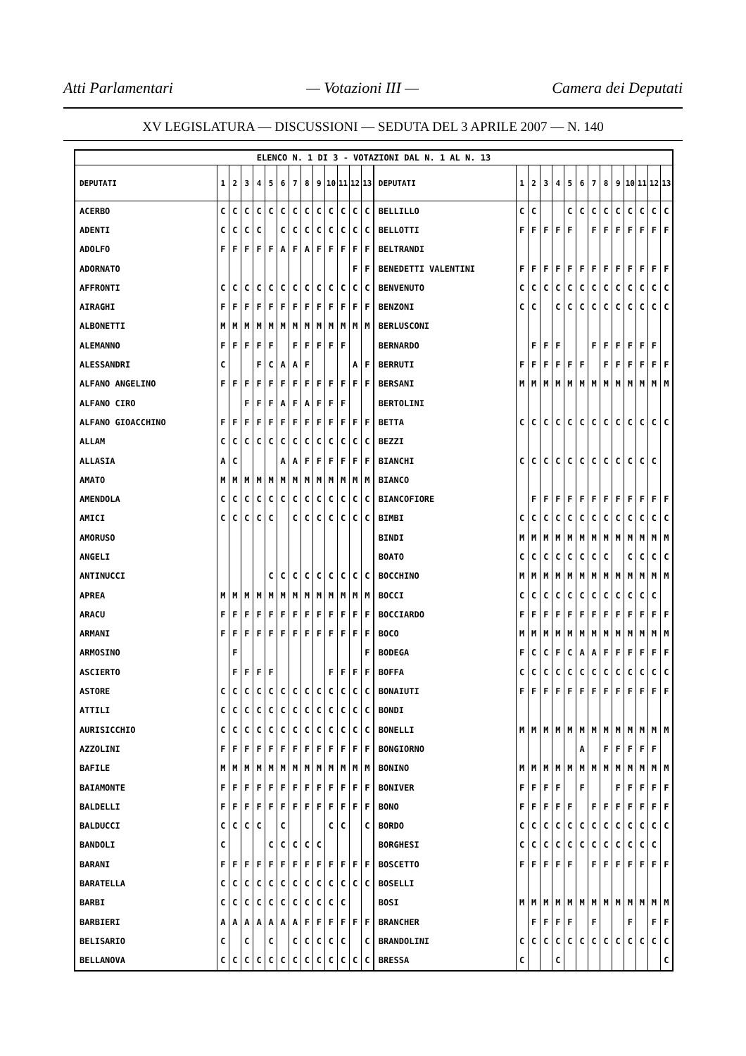Atti Parlamentari — Votazioni III — Camera dei Deputati
XV LEGISLATURA — DISCUSSIONI — SEDUTA DEL 3 APRILE 2007 — N. 140
| ELENCO N. 1 DI 3 - VOTAZIONI DAL N. 1 AL N. 13 | | | | | | | | | | | | | | | | | | | | | | | | | | | |
| --- | --- | --- | --- | --- | --- | --- | --- | --- | --- | --- | --- | --- | --- | --- | --- | --- | --- | --- | --- | --- | --- | --- | --- | --- | --- | --- | --- |
| DEPUTATI | 1 | 2 | 3 | 4 | 5 | 6 | 7 | 8 | 9 | 10 | 11 | 12 | 13 | DEPUTATI | 1 | 2 | 3 | 4 | 5 | 6 | 7 | 8 | 9 | 10 | 11 | 12 | 13 |
| ACERBO | C | C | C | C | C | C | C | C | C | C | C | C | C | BELLILLO | C | C | | | C | C | C | C | C | C | C | C | C |
| ADENTI | C | C | C | C | | C | C | C | C | C | C | C | C | BELLOTTI | F | F | F | F | F | | F | F | F | F | F | F | F |
| ADOLFO | F | F | F | F | F | A | F | A | F | F | F | F | F | BELTRANDI | | | | | | | | | | | | | |
| ADORNATO | | | | | | | | | | | | F | F | BENEDETTI VALENTINI | F | F | F | F | F | F | F | F | F | F | F | F | F |
| AFFRONTI | C | C | C | C | C | C | C | C | C | C | C | C | C | BENVENUTO | C | C | C | C | C | C | C | C | C | C | C | C | C |
| AIRAGHI | F | F | F | F | F | F | F | F | F | F | F | F | F | BENZONI | C | C | | C | C | C | C | C | C | C | C | C | C |
| ALBONETTI | M | M | M | M | M | M | M | M | M | M | M | M | M | BERLUSCONI | | | | | | | | | | | | | |
| ALEMANNO | F | F | F | F | F | | F | F | F | F | F | | | BERNARDO | | F | F | F | | | F | F | F | F | F | F | |
| ALESSANDRI | C | | | F | C | A | A | F | | | | A | F | BERRUTI | F | F | F | F | F | F | | F | F | F | F | F | F |
| ALFANO ANGELINO | F | F | F | F | F | F | F | F | F | F | F | F | F | BERSANI | M | M | M | M | M | M | M | M | M | M | M | M | M |
| ALFANO CIRO | | | F | F | F | A | F | A | F | F | F | | | BERTOLINI | | | | | | | | | | | | | |
| ALFANO GIOACCHINO | F | F | F | F | F | F | F | F | F | F | F | F | F | BETTA | C | C | C | C | C | C | C | C | C | C | C | C | C |
| ALLAM | C | C | C | C | C | C | C | C | C | C | C | C | C | BEZZI | | | | | | | | | | | | | |
| ALLASIA | A | C | | | | A | A | F | F | F | F | F | F | BIANCHI | C | C | C | C | C | C | C | C | C | C | C | C | |
| AMATO | M | M | M | M | M | M | M | M | M | M | M | M | M | BIANCO | | | | | | | | | | | | | |
| AMENDOLA | C | C | C | C | C | C | C | C | C | C | C | C | C | BIANCOFIORE | | F | F | F | F | F | F | F | F | F | F | F | F |
| AMICI | C | C | C | C | C | | C | C | C | C | C | C | C | BIMBI | C | C | C | C | C | C | C | C | C | C | C | C | C |
| AMORUSO | | | | | | | | | | | | | | BINDI | M | M | M | M | M | M | M | M | M | M | M | M | M |
| ANGELI | | | | | | | | | | | | | | BOATO | C | C | C | C | C | C | C | C | | C | C | C | C |
| ANTINUCCI | | | | | C | C | C | C | C | C | C | C | C | BOCCHINO | M | M | M | M | M | M | M | M | M | M | M | M | M |
| APREA | M | M | M | M | M | M | M | M | M | M | M | M | M | BOCCI | C | C | C | C | C | C | C | C | C | C | C | C | |
| ARACU | F | F | F | F | F | F | F | F | F | F | F | F | F | BOCCIARDO | F | F | F | F | F | F | F | F | F | F | F | F | F |
| ARMANI | F | F | F | F | F | F | F | F | F | F | F | F | F | BOCO | M | M | M | M | M | M | M | M | M | M | M | M | M |
| ARMOSINO | | F | | | | | | | | | | | F | BODEGA | F | C | C | F | C | A | A | F | F | F | F | F | F |
| ASCIERTO | | F | F | F | F | | | | | F | F | F | F | BOFFA | C | C | C | C | C | C | C | C | C | C | C | C | C |
| ASTORE | C | C | C | C | C | C | C | C | C | C | C | C | C | BONAIUTI | F | F | F | F | F | F | F | F | F | F | F | F | F |
| ATTILI | C | C | C | C | C | C | C | C | C | C | C | C | C | BONDI | | | | | | | | | | | | | |
| AURISICCHIO | C | C | C | C | C | C | C | C | C | C | C | C | C | BONELLI | M | M | M | M | M | M | M | M | M | M | M | M | M |
| AZZOLINI | F | F | F | F | F | F | F | F | F | F | F | F | F | BONGIORNO | | | | | | A | | F | F | F | F | F | |
| BAFILE | M | M | M | M | M | M | M | M | M | M | M | M | M | BONINO | M | M | M | M | M | M | M | M | M | M | M | M | M |
| BAIAMONTE | F | F | F | F | F | F | F | F | F | F | F | F | F | BONIVER | F | F | F | F | | F | | | F | F | F | F | F |
| BALDELLI | F | F | F | F | F | F | F | F | F | F | F | F | F | BONO | F | F | F | F | F | | F | F | F | F | F | F | F |
| BALDUCCI | C | C | C | C | | C | | | | C | C | | C | BORDO | C | C | C | C | C | C | C | C | C | C | C | C | C |
| BANDOLI | C | | | | C | C | C | C | C | | | | | BORGHESI | C | C | C | C | C | C | C | C | C | C | C | C | |
| BARANI | F | F | F | F | F | F | F | F | F | F | F | F | F | BOSCETTO | F | F | F | F | F | | F | F | F | F | F | F | F |
| BARATELLA | C | C | C | C | C | C | C | C | C | C | C | C | C | BOSELLI | | | | | | | | | | | | | |
| BARBI | C | C | C | C | C | C | C | C | C | C | C | | | BOSI | M | M | M | M | M | M | M | M | M | M | M | M | M |
| BARBIERI | A | A | A | A | A | A | A | F | F | F | F | F | F | BRANCHER | | F | F | F | F | | F | | | F | | F | F |
| BELISARIO | C | | C | | C | | C | C | C | C | C | | C | BRANDOLINI | C | C | C | C | C | C | C | C | C | C | C | C | C |
| BELLANOVA | C | C | C | C | C | C | C | C | C | C | C | C | C | BRESSA | C | | | C | | | | | | | | | C |